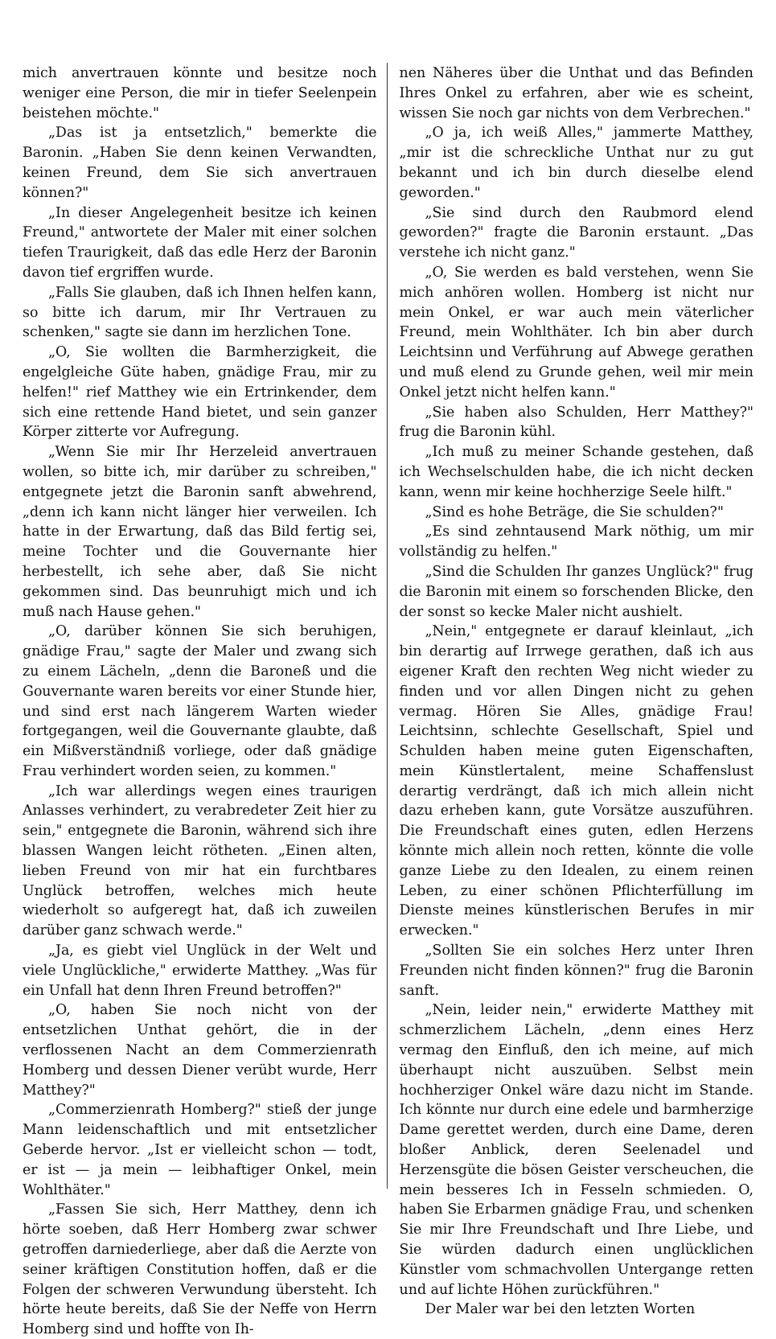mich anvertrauen könnte und besitze noch weniger eine Person, die mir in tiefer Seelenpein beistehen möchte."
„Das ist ja entsetzlich," bemerkte die Baronin. „Haben Sie denn keinen Verwandten, keinen Freund, dem Sie sich anvertrauen können?"
„In dieser Angelegenheit besitze ich keinen Freund," antwortete der Maler mit einer solchen tiefen Traurigkeit, daß das edle Herz der Baronin davon tief ergriffen wurde.
„Falls Sie glauben, daß ich Ihnen helfen kann, so bitte ich darum, mir Ihr Vertrauen zu schenken," sagte sie dann im herzlichen Tone.
„O, Sie wollten die Barmherzigkeit, die engelgleiche Güte haben, gnädige Frau, mir zu helfen!" rief Matthey wie ein Ertrinkender, dem sich eine rettende Hand bietet, und sein ganzer Körper zitterte vor Aufregung.
„Wenn Sie mir Ihr Herzeleid anvertrauen wollen, so bitte ich, mir darüber zu schreiben," entgegnete jetzt die Baronin sanft abwehrend, „denn ich kann nicht länger hier verweilen. Ich hatte in der Erwartung, daß das Bild fertig sei, meine Tochter und die Gouvernante hier herbestellt, ich sehe aber, daß Sie nicht gekommen sind. Das beunruhigt mich und ich muß nach Hause gehen."
„O, darüber können Sie sich beruhigen, gnädige Frau," sagte der Maler und zwang sich zu einem Lächeln, „denn die Baroneß und die Gouvernante waren bereits vor einer Stunde hier, und sind erst nach längerem Warten wieder fortgegangen, weil die Gouvernante glaubte, daß ein Mißverständniß vorliege, oder daß gnädige Frau verhindert worden seien, zu kommen."
„Ich war allerdings wegen eines traurigen Anlasses verhindert, zu verabredeter Zeit hier zu sein," entgegnete die Baronin, während sich ihre blassen Wangen leicht rötheten. „Einen alten, lieben Freund von mir hat ein furchtbares Unglück betroffen, welches mich heute wiederholt so aufgeregt hat, daß ich zuweilen darüber ganz schwach werde."
„Ja, es giebt viel Unglück in der Welt und viele Unglückliche," erwiderte Matthey. „Was für ein Unfall hat denn Ihren Freund betroffen?"
„O, haben Sie noch nicht von der entsetzlichen Unthat gehört, die in der verflossenen Nacht an dem Commerzienrath Homberg und dessen Diener verübt wurde, Herr Matthey?"
„Commerzienrath Homberg?" stieß der junge Mann leidenschaftlich und mit entsetzlicher Geberde hervor. „Ist er vielleicht schon — todt, er ist — ja mein — leibhaftiger Onkel, mein Wohlthäter."
„Fassen Sie sich, Herr Matthey, denn ich hörte soeben, daß Herr Homberg zwar schwer getroffen darniederliege, aber daß die Aerzte von seiner kräftigen Constitution hoffen, daß er die Folgen der schweren Verwundung übersteht. Ich hörte heute bereits, daß Sie der Neffe von Herrn Homberg sind und hoffte von Ih-
nen Näheres über die Unthat und das Befinden Ihres Onkel zu erfahren, aber wie es scheint, wissen Sie noch gar nichts von dem Verbrechen."
„O ja, ich weiß Alles," jammerte Matthey, „mir ist die schreckliche Unthat nur zu gut bekannt und ich bin durch dieselbe elend geworden."
„Sie sind durch den Raubmord elend geworden?" fragte die Baronin erstaunt. „Das verstehe ich nicht ganz."
„O, Sie werden es bald verstehen, wenn Sie mich anhören wollen. Homberg ist nicht nur mein Onkel, er war auch mein väterlicher Freund, mein Wohlthäter. Ich bin aber durch Leichtsinn und Verführung auf Abwege gerathen und muß elend zu Grunde gehen, weil mir mein Onkel jetzt nicht helfen kann."
„Sie haben also Schulden, Herr Matthey?" frug die Baronin kühl.
„Ich muß zu meiner Schande gestehen, daß ich Wechselschulden habe, die ich nicht decken kann, wenn mir keine hochherzige Seele hilft."
„Sind es hohe Beträge, die Sie schulden?"
„Es sind zehntausend Mark nöthig, um mir vollständig zu helfen."
„Sind die Schulden Ihr ganzes Unglück?" frug die Baronin mit einem so forschenden Blicke, den der sonst so kecke Maler nicht aushielt.
„Nein," entgegnete er darauf kleinlaut, „ich bin derartig auf Irrwege gerathen, daß ich aus eigener Kraft den rechten Weg nicht wieder zu finden und vor allen Dingen nicht zu gehen vermag. Hören Sie Alles, gnädige Frau! Leichtsinn, schlechte Gesellschaft, Spiel und Schulden haben meine guten Eigenschaften, mein Künstlertalent, meine Schaffenslust derartig verdrängt, daß ich mich allein nicht dazu erheben kann, gute Vorsätze auszuführen. Die Freundschaft eines guten, edlen Herzens könnte mich allein noch retten, könnte die volle ganze Liebe zu den Idealen, zu einem reinen Leben, zu einer schönen Pflichterfüllung im Dienste meines künstlerischen Berufes in mir erwecken."
„Sollten Sie ein solches Herz unter Ihren Freunden nicht finden können?" frug die Baronin sanft.
„Nein, leider nein," erwiderte Matthey mit schmerzlichem Lächeln, „denn eines Herz vermag den Einfluß, den ich meine, auf mich überhaupt nicht auszuüben. Selbst mein hochherziger Onkel wäre dazu nicht im Stande. Ich könnte nur durch eine edele und barmherzige Dame gerettet werden, durch eine Dame, deren bloßer Anblick, deren Seelenadel und Herzensgüte die bösen Geister verscheuchen, die mein besseres Ich in Fesseln schmieden. O, haben Sie Erbarmen gnädige Frau, und schenken Sie mir Ihre Freundschaft und Ihre Liebe, und Sie würden dadurch einen unglücklichen Künstler vom schmachvollen Untergange retten und auf lichte Höhen zurückführen."
Der Maler war bei den letzten Worten